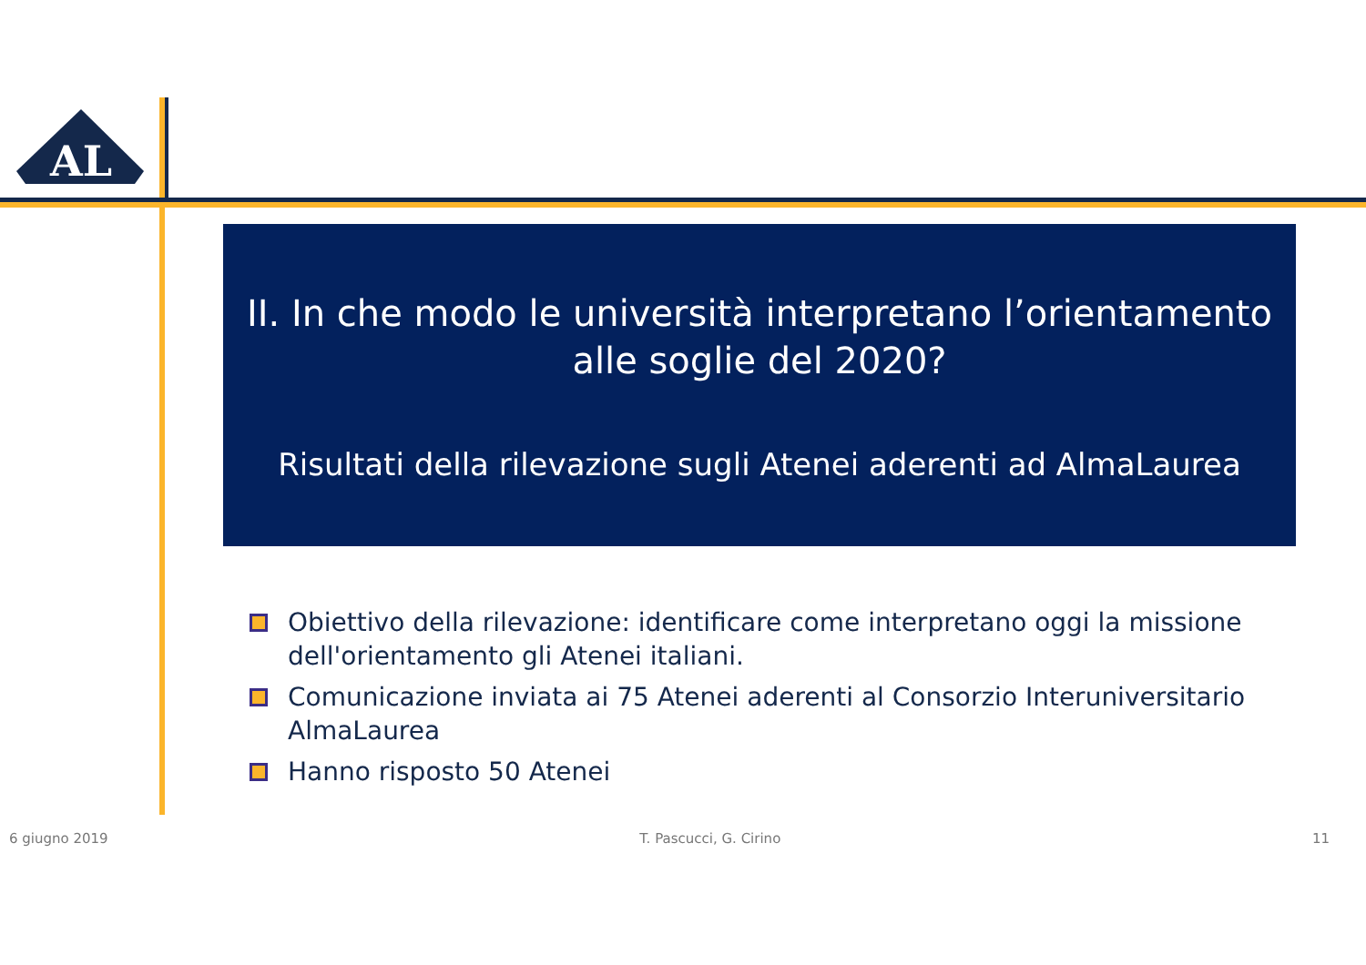AL
II. In che modo le università interpretano l’orientamento alle soglie del 2020?
Risultati della rilevazione sugli Atenei aderenti ad AlmaLaurea
Obiettivo della rilevazione: identificare come interpretano oggi la missione dell'orientamento gli Atenei italiani.
Comunicazione inviata ai 75 Atenei aderenti al Consorzio Interuniversitario AlmaLaurea
Hanno risposto 50 Atenei
6 giugno 2019 T. Pascucci, G. Cirino 11